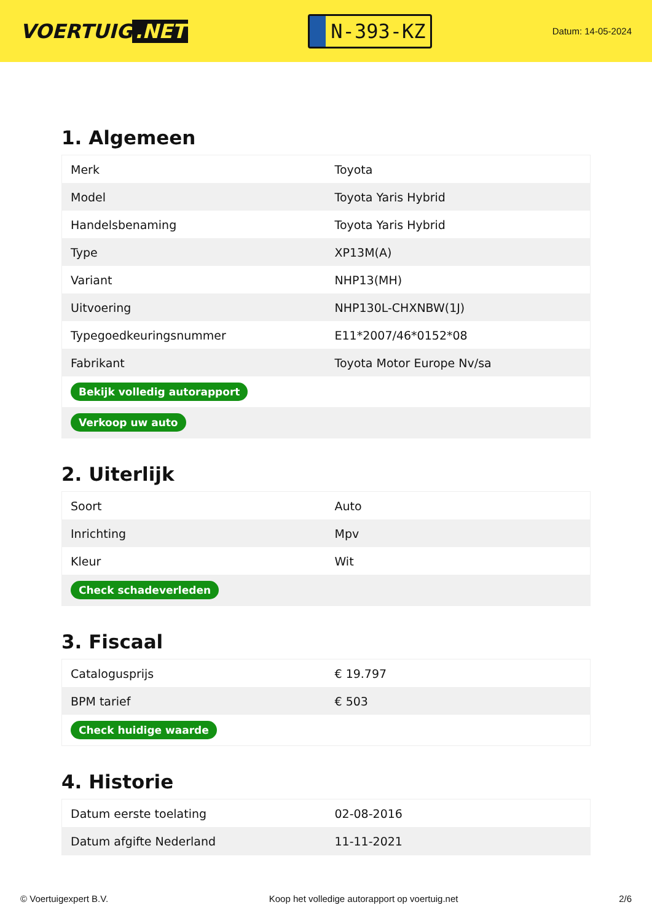VOERTUIG.NET
N-393-KZ
Datum: 14-05-2024
1. Algemeen
| Merk | Toyota |
| Model | Toyota Yaris Hybrid |
| Handelsbenaming | Toyota Yaris Hybrid |
| Type | XP13M(A) |
| Variant | NHP13(MH) |
| Uitvoering | NHP130L-CHXNBW(1J) |
| Typegoedkeuringsnummer | E11*2007/46*0152*08 |
| Fabrikant | Toyota Motor Europe Nv/sa |
| Bekijk volledig autorapport | |
| Verkoop uw auto | |
2. Uiterlijk
| Soort | Auto |
| Inrichting | Mpv |
| Kleur | Wit |
| Check schadeverleden | |
3. Fiscaal
| Catalogusprijs | € 19.797 |
| BPM tarief | € 503 |
| Check huidige waarde | |
4. Historie
| Datum eerste toelating | 02-08-2016 |
| Datum afgifte Nederland | 11-11-2021 |
© Voertuigexpert B.V. Koop het volledige autorapport op voertuig.net 2/6